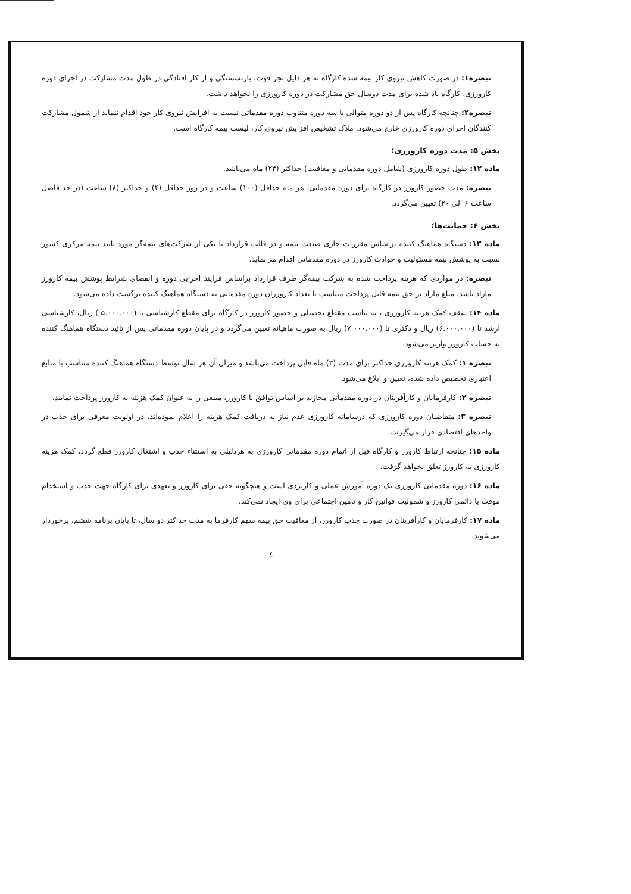تبصره۱: در صورت کاهش نیروی کار بیمه شده کارگاه به هر دلیل بجز فوت، بازنشستگی و از کار افتادگی در طول مدت مشارکت در اجرای دوره کارورزی، کارگاه یاد شده برای مدت دوسال حق مشارکت در دوره کارورزی را نخواهد داشت.
تبصره۲: چنانچه کارگاه پس از دو دوره متوالی یا سه دوره متناوب دوره مقدماتی نسبت به افزایش نیروی کار خود اقدام ننماید از شمول مشارکت کنندگان اجرای دوره کارورزی خارج می‌شود. ملاک تشخیص افزایش نیروی کار، لیست بیمه کارگاه است.
بخش ۵: مدت دوره کارورزی؛
ماده ۱۲: طول دوره کارورزی (شامل دوره مقدماتی و معافیت) حداکثر (۲۴) ماه می‌باشد.
تبصره: مدت حضور کارورز در کارگاه برای دوره مقدماتی، هر ماه حداقل (۱۰۰) ساعت و در روز حداقل (۴) و حداکثر (۸) ساعت (در حد فاصل ساعت ۶ الی ۲۰) تعیین می‌گردد.
بخش ۶: حمایت‌ها؛
ماده ۱۳: دستگاه هماهنگ کننده براساس مقررات جاری صنعت بیمه و در قالب قرارداد با یکی از شرکت‌های بیمه‌گر مورد تایید بیمه مرکزی کشور نسبت به پوشش بیمه مسئولیت و حوادث کارورز در دوره مقدماتی اقدام می‌نماید.
تبصره: در مواردی که هزینه پرداخت شده به شرکت بیمه‌گر طرف قرارداد براساس فرایند اجرایی دوره و انقضای شرایط پوشش بیمه کارورز مازاد باشد، مبلغ مازاد بر حق بیمه قابل پرداخت متناسب با تعداد کارورزان دوره مقدماتی به دستگاه هماهنگ کننده برگشت داده می‌شود.
ماده ۱۴: سقف کمک هزینه کارورزی ، به تناسب مقطع تحصیلی و حضور کارورز در کارگاه برای مقطع کارشناسی تا (۵.۰۰۰.۰۰۰ ) ریال، کارشناسی ارشد تا (۶.۰۰۰.۰۰۰) ریال و دکتری تا (۷.۰۰۰.۰۰۰) ریال به صورت ماهیانه تعیین می‌گردد و در پایان دوره مقدماتی پس از تائید دستگاه هماهنگ کننده به حساب کارورز واریز می‌شود.
تبصره ۱: کمک هزینه کارورزی حداکثر برای مدت (۳) ماه قابل پرداخت می‌باشد و میزان آن هر سال توسط دستگاه هماهنگ کننده متناسب با منابع اعتباری تخصیص داده شده، تعیین و ابلاغ می‌شود.
تبصره ۲: کارفرمایان و کارآفرینان در دوره مقدماتی مجازند بر اساس توافق با کارورز، مبلغی را به عنوان کمک هزینه به کارورز پرداخت نمایند.
تبصره ۳: متقاضیان دوره کارورزی که درسامانه کارورزی عدم نیاز به دریافت کمک هزینه را اعلام نموده‌اند، در اولویت معرفی برای جذب در واحدهای اقتصادی قرار می‌گیرند.
ماده ۱۵: چنانچه ارتباط کارورز و کارگاه قبل از اتمام دوره مقدماتی کارورزی به هردلیلی به استثناء جذب و اشتغال کارورز قطع گردد، کمک هزینه کارورزی به کارورز تعلق نخواهد گرفت.
ماده ۱۶: دوره مقدماتی کارورزی یک دوره آموزش عملی و کاربردی است و هیچگونه حقی برای کارورز و تعهدی برای کارگاه جهت جذب و استخدام موقت یا دائمی کارورز و شمولیت قوانین کار و تامین اجتماعی برای وی ایجاد نمی‌کند.
ماده ۱۷: کارفرمایان و کارآفرینان در صورت جذب کارورز، از معافیت حق بیمه سهم کارفرما به مدت حداکثر دو سال، تا پایان برنامه ششم، برخوردار می‌شوند.
٤